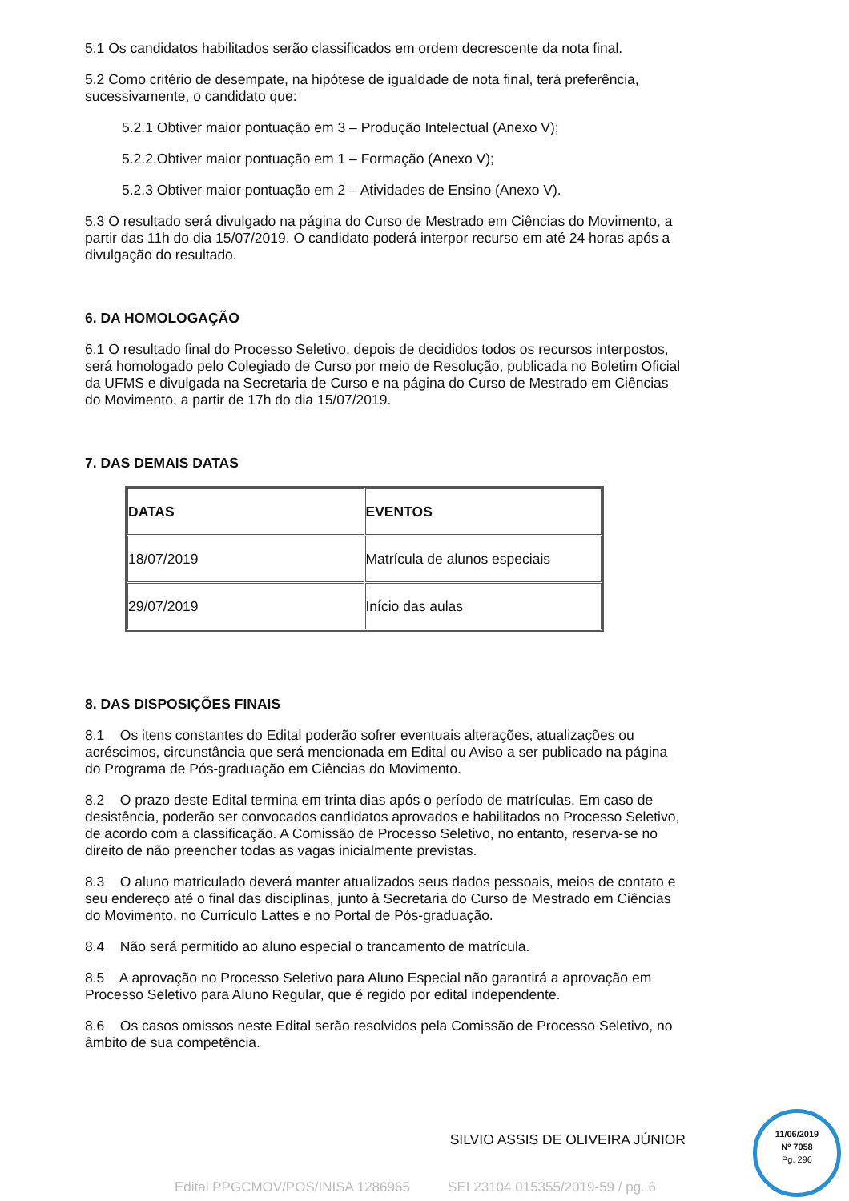5.1 Os candidatos habilitados serão classificados em ordem decrescente da nota final.
5.2 Como critério de desempate, na hipótese de igualdade de nota final, terá preferência, sucessivamente, o candidato que:
5.2.1 Obtiver maior pontuação em 3 – Produção Intelectual (Anexo V);
5.2.2.Obtiver maior pontuação em 1 – Formação (Anexo V);
5.2.3 Obtiver maior pontuação em 2 – Atividades de Ensino (Anexo V).
5.3 O resultado será divulgado na página do Curso de Mestrado em Ciências do Movimento, a partir das 11h do dia 15/07/2019. O candidato poderá interpor recurso em até 24 horas após a divulgação do resultado.
6. DA HOMOLOGAÇÃO
6.1 O resultado final do Processo Seletivo, depois de decididos todos os recursos interpostos, será homologado pelo Colegiado de Curso por meio de Resolução, publicada no Boletim Oficial da UFMS e divulgada na Secretaria de Curso e na página do Curso de Mestrado em Ciências do Movimento, a partir de 17h do dia 15/07/2019.
7. DAS DEMAIS DATAS
| DATAS | EVENTOS |
| --- | --- |
| 18/07/2019 | Matrícula de alunos especiais |
| 29/07/2019 | Início das aulas |
8. DAS DISPOSIÇÕES FINAIS
8.1 Os itens constantes do Edital poderão sofrer eventuais alterações, atualizações ou acréscimos, circunstância que será mencionada em Edital ou Aviso a ser publicado na página do Programa de Pós-graduação em Ciências do Movimento.
8.2 O prazo deste Edital termina em trinta dias após o período de matrículas. Em caso de desistência, poderão ser convocados candidatos aprovados e habilitados no Processo Seletivo, de acordo com a classificação. A Comissão de Processo Seletivo, no entanto, reserva-se no direito de não preencher todas as vagas inicialmente previstas.
8.3 O aluno matriculado deverá manter atualizados seus dados pessoais, meios de contato e seu endereço até o final das disciplinas, junto à Secretaria do Curso de Mestrado em Ciências do Movimento, no Currículo Lattes e no Portal de Pós-graduação.
8.4 Não será permitido ao aluno especial o trancamento de matrícula.
8.5 A aprovação no Processo Seletivo para Aluno Especial não garantirá a aprovação em Processo Seletivo para Aluno Regular, que é regido por edital independente.
8.6 Os casos omissos neste Edital serão resolvidos pela Comissão de Processo Seletivo, no âmbito de sua competência.
SILVIO ASSIS DE OLIVEIRA JÚNIOR
Edital PPGCMOV/POS/INISA 1286965 SEI 23104.015355/2019-59 / pg. 6
11/06/2019
Nº 7058
Pg. 296